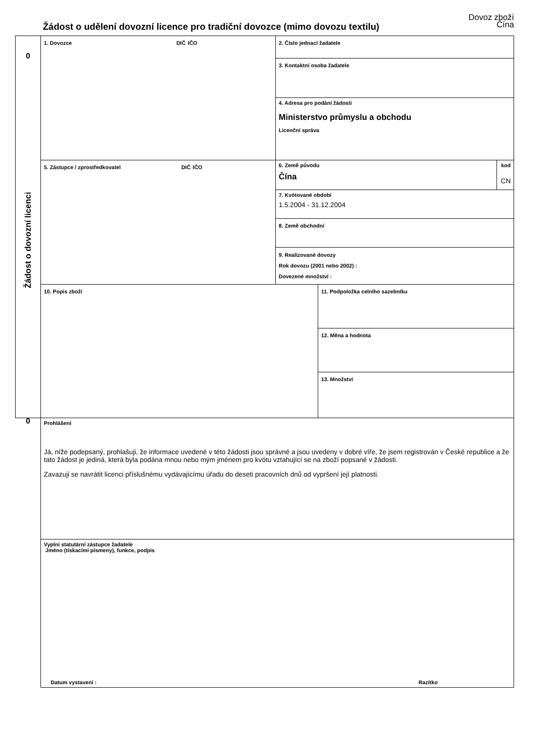Dovoz zboží
Čína
Žádost o udělení dovozní licence pro tradiční dovozce (mimo dovozu textilu)
0
Žádost o dovozní licenci
0
1. Dovozce DIČ IČO 2. Číslo jednací žadatele
3. Kontaktní osoba žadatele
4. Adresa pro podání žádosti
Ministerstvo průmyslu a obchodu
Licenční správa
5. Zástupce / zprostředkovatel DIČ IČO
6. Země původu
Čína
kod
CN
7. Kvótované období
1.5.2004 - 31.12.2004
8. Země obchodní
9. Realizované dovozy
Rok dovozu (2001 nebo 2002) :
Dovezené množství :
10. Popis zboží 11. Podpoložka celního sazebníku
12. Měna a hodnota
13. Množství
Prohlášení
Já, níže podepsaný, prohlašuji, že informace uvedené v této žádosti jsou správné a jsou uvedeny v dobré víře, že jsem registrován v České republice a že tato žádost je jediná, která byla podána mnou nebo mým jménem pro kvótu vztahující se na zboží popsané v žádosti.
Zavazuji se navrátit licenci příslušnému vydávajícímu úřadu do deseti pracovních dnů od vypršení její platnosti.
Vyplní statutární zástupce žadatele
Jméno (tiskacími písmeny), funkce, podpis
Datum vystavení : Razítko